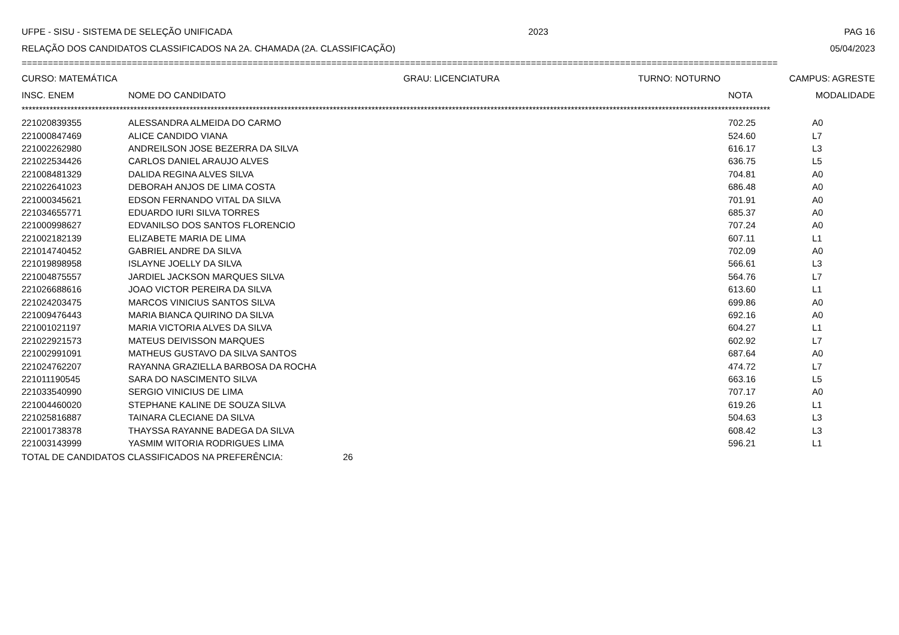UFPE - SISU - SISTEMA DE SELEÇÃO UNIFICADA 2023 PAG 16
RELAÇÃO DOS CANDIDATOS CLASSIFICADOS NA 2A. CHAMADA (2A. CLASSIFICAÇÃO) 05/04/2023
================================================================================================================================================
CURSO: MATEMÁTICA GRAU: LICENCIATURA TURNO: NOTURNO CAMPUS: AGRESTE
| INSC. ENEM | NOME DO CANDIDATO | NOTA | MODALIDADE |
| --- | --- | --- | --- |
**********************************************************************************************************************************************************************************************************************
| 221020839355 | ALESSANDRA ALMEIDA DO CARMO | 702.25 | A0 |
| 221000847469 | ALICE CANDIDO VIANA | 524.60 | L7 |
| 221002262980 | ANDREILSON JOSE BEZERRA DA SILVA | 616.17 | L3 |
| 221022534426 | CARLOS DANIEL ARAUJO ALVES | 636.75 | L5 |
| 221008481329 | DALIDA REGINA ALVES SILVA | 704.81 | A0 |
| 221022641023 | DEBORAH ANJOS DE LIMA COSTA | 686.48 | A0 |
| 221000345621 | EDSON FERNANDO VITAL DA SILVA | 701.91 | A0 |
| 221034655771 | EDUARDO IURI SILVA TORRES | 685.37 | A0 |
| 221000998627 | EDVANILSO DOS SANTOS FLORENCIO | 707.24 | A0 |
| 221002182139 | ELIZABETE MARIA DE LIMA | 607.11 | L1 |
| 221014740452 | GABRIEL ANDRE DA SILVA | 702.09 | A0 |
| 221019898958 | ISLAYNE JOELLY DA SILVA | 566.61 | L3 |
| 221004875557 | JARDIEL JACKSON MARQUES SILVA | 564.76 | L7 |
| 221026688616 | JOAO VICTOR PEREIRA DA SILVA | 613.60 | L1 |
| 221024203475 | MARCOS VINICIUS SANTOS SILVA | 699.86 | A0 |
| 221009476443 | MARIA BIANCA QUIRINO DA SILVA | 692.16 | A0 |
| 221001021197 | MARIA VICTORIA ALVES DA SILVA | 604.27 | L1 |
| 221022921573 | MATEUS DEIVISSON MARQUES | 602.92 | L7 |
| 221002991091 | MATHEUS GUSTAVO DA SILVA SANTOS | 687.64 | A0 |
| 221024762207 | RAYANNA GRAZIELLA BARBOSA DA ROCHA | 474.72 | L7 |
| 221011190545 | SARA DO NASCIMENTO SILVA | 663.16 | L5 |
| 221033540990 | SERGIO VINICIUS DE LIMA | 707.17 | A0 |
| 221004460020 | STEPHANE KALINE DE SOUZA SILVA | 619.26 | L1 |
| 221025816887 | TAINARA CLECIANE DA SILVA | 504.63 | L3 |
| 221001738378 | THAYSSA RAYANNE BADEGA DA SILVA | 608.42 | L3 |
| 221003143999 | YASMIM WITORIA RODRIGUES LIMA | 596.21 | L1 |
TOTAL DE CANDIDATOS CLASSIFICADOS NA PREFERÊNCIA: 26